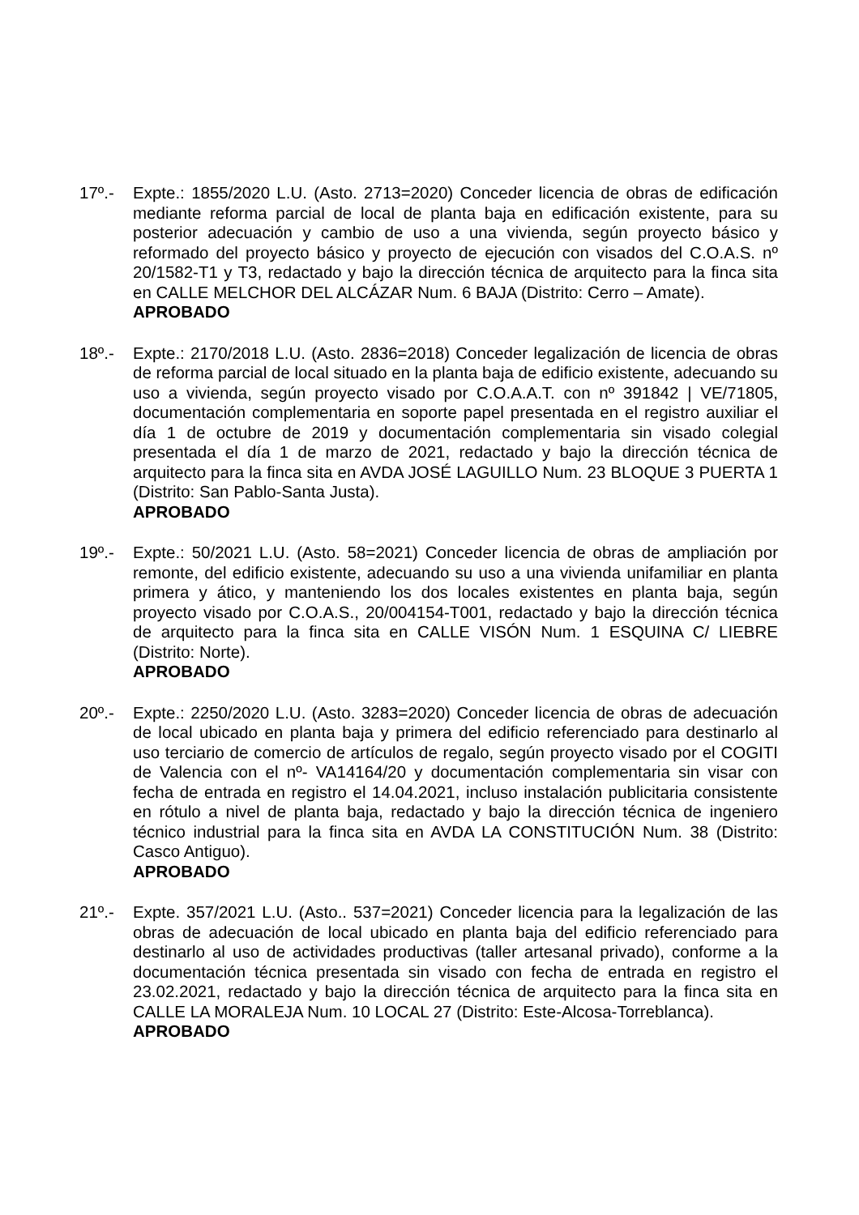17º.- Expte.: 1855/2020 L.U. (Asto. 2713=2020) Conceder licencia de obras de edificación mediante reforma parcial de local de planta baja en edificación existente, para su posterior adecuación y cambio de uso a una vivienda, según proyecto básico y reformado del proyecto básico y proyecto de ejecución con visados del C.O.A.S. nº 20/1582-T1 y T3, redactado y bajo la dirección técnica de arquitecto para la finca sita en CALLE MELCHOR DEL ALCÁZAR Num. 6 BAJA (Distrito: Cerro – Amate).
APROBADO
18º.- Expte.: 2170/2018 L.U. (Asto. 2836=2018) Conceder legalización de licencia de obras de reforma parcial de local situado en la planta baja de edificio existente, adecuando su uso a vivienda, según proyecto visado por C.O.A.A.T. con nº 391842 | VE/71805, documentación complementaria en soporte papel presentada en el registro auxiliar el día 1 de octubre de 2019 y documentación complementaria sin visado colegial presentada el día 1 de marzo de 2021, redactado y bajo la dirección técnica de arquitecto para la finca sita en AVDA JOSÉ LAGUILLO Num. 23 BLOQUE 3 PUERTA 1 (Distrito: San Pablo-Santa Justa).
APROBADO
19º.- Expte.: 50/2021 L.U. (Asto. 58=2021) Conceder licencia de obras de ampliación por remonte, del edificio existente, adecuando su uso a una vivienda unifamiliar en planta primera y ático, y manteniendo los dos locales existentes en planta baja, según proyecto visado por C.O.A.S., 20/004154-T001, redactado y bajo la dirección técnica de arquitecto para la finca sita en CALLE VISÓN Num. 1 ESQUINA C/ LIEBRE (Distrito: Norte).
APROBADO
20º.- Expte.: 2250/2020 L.U. (Asto. 3283=2020) Conceder licencia de obras de adecuación de local ubicado en planta baja y primera del edificio referenciado para destinarlo al uso terciario de comercio de artículos de regalo, según proyecto visado por el COGITI de Valencia con el nº- VA14164/20 y documentación complementaria sin visar con fecha de entrada en registro el 14.04.2021, incluso instalación publicitaria consistente en rótulo a nivel de planta baja, redactado y bajo la dirección técnica de ingeniero técnico industrial para la finca sita en AVDA LA CONSTITUCIÓN Num. 38 (Distrito: Casco Antiguo).
APROBADO
21º.- Expte. 357/2021 L.U. (Asto.. 537=2021) Conceder licencia para la legalización de las obras de adecuación de local ubicado en planta baja del edificio referenciado para destinarlo al uso de actividades productivas (taller artesanal privado), conforme a la documentación técnica presentada sin visado con fecha de entrada en registro el 23.02.2021, redactado y bajo la dirección técnica de arquitecto para la finca sita en CALLE LA MORALEJA Num. 10 LOCAL 27 (Distrito: Este-Alcosa-Torreblanca).
APROBADO